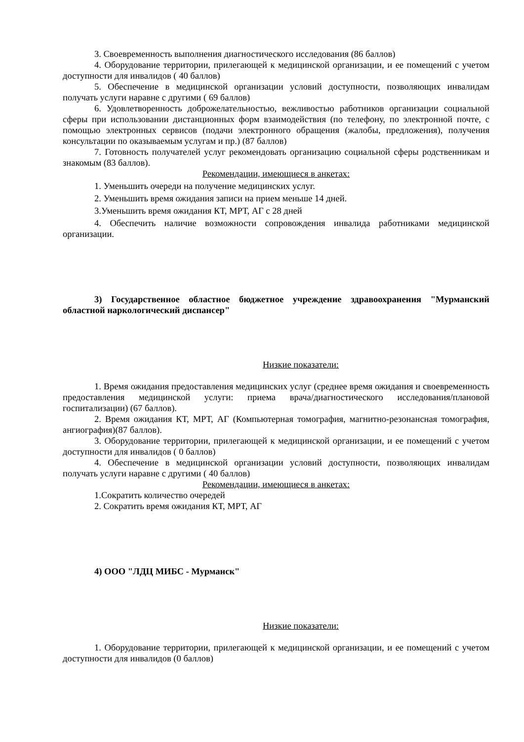3. Своевременность выполнения диагностического исследования (86 баллов)
4. Оборудование территории, прилегающей к медицинской организации, и ее помещений с учетом доступности для инвалидов ( 40 баллов)
5. Обеспечение в медицинской организации условий доступности, позволяющих инвалидам получать услуги наравне с другими ( 69 баллов)
6. Удовлетворенность доброжелательностью, вежливостью работников организации социальной сферы при использовании дистанционных форм взаимодействия (по телефону, по электронной почте, с помощью электронных сервисов (подачи электронного обращения (жалобы, предложения), получения консультации по оказываемым услугам и пр.) (87 баллов)
7. Готовность получателей услуг рекомендовать организацию социальной сферы родственникам и знакомым (83 баллов).
Рекомендации, имеющиеся в анкетах:
1. Уменьшить очереди на получение медицинских услуг.
2. Уменьшить время ожидания записи на прием меньше 14 дней.
3.Уменьшить время ожидания КТ, МРТ, АГ с 28 дней
4. Обеспечить наличие возможности сопровождения инвалида работниками медицинской организации.
3) Государственное областное бюджетное учреждение здравоохранения "Мурманский областной наркологический диспансер"
Низкие показатели:
1. Время ожидания предоставления медицинских услуг (среднее время ожидания и своевременность предоставления медицинской услуги: приема врача/диагностического исследования/плановой госпитализации) (67 баллов).
2. Время ожидания КТ, МРТ, АГ (Компьютерная томография, магнитно-резонансная томография, ангиография)(87 баллов).
3. Оборудование территории, прилегающей к медицинской организации, и ее помещений с учетом доступности для инвалидов ( 0 баллов)
4. Обеспечение в медицинской организации условий доступности, позволяющих инвалидам получать услуги наравне с другими ( 40 баллов)
Рекомендации, имеющиеся в анкетах:
1.Сократить количество очередей
2. Сократить время ожидания КТ, МРТ, АГ
4) ООО "ЛДЦ МИБС - Мурманск"
Низкие показатели:
1. Оборудование территории, прилегающей к медицинской организации, и ее помещений с учетом доступности для инвалидов (0 баллов)